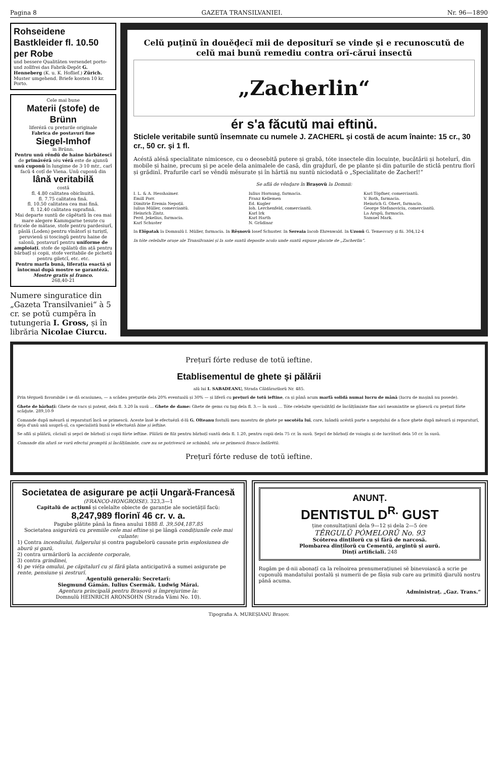Pagina 8 GAZETA TRANSILVANIEI. Nr. 96—1890
Rohseidene Bastkleider fl. 10.50 per Robe
und bessere Qualitäten versendet porto- und zollfrei das Fabrik-Depôt G. Henneberg (K. u. K. Hoflief.) Zürich. Muster umgehend. Briefe kosten 10 kr. Porto.
Cele mai bune
Materii (stofe) de Brünn
liferéză cu prețurile originale
Fabrica de postavurĭ fine
Siegel-Imhof
in Brünn.
Pentru unŭ rêndŭ de haine bărbătescĭ de primăvéră séu véră este de ajunsŭ unŭ cuponŭ în lungime de 3·10 mtr., carĭ facŭ 4 coțĭ de Viena. Unŭ cuponŭ din
lână veritabilă
costă
fl. 4.80 calitatea obicĭnuită.
fl. 7.75 calitatea fină.
fl. 10.50 calitatea cea mai fină.
fl. 12.40 calitatea suprafină.
Mai departe suntŭ de căpĕtatŭ în cea mai mare alegere Kammgarne țesute cu firicele de mătase, stofe pentru pardesiurĭ, pâslă (Loden) pentru vînătorĭ și turiștĭ, peruvienŭ și toscingŭ pentru haine de salonŭ, postavurĭ pentru uniforme de amploiațĭ, stofe de spălatŭ din ață pentru bărbațĭ și copii, stofe veritabile de pichetŭ pentru giletcĭ, etc. etc.
Pentru marfa bună, liferația esactă și întocmai după mostre se garantéză.
Mostre gratis și franco.
268,40-21
Numere singuratice din „Gazeta Transilvaniei“ à 5 cr. se potŭ cumpĕra în tutungeria I. Gross, și în librăria Nicolae Ciurcu.
Celŭ puținŭ în douĕḑecĭ mii de depositurĭ se vinde și e recunoscutŭ de celŭ mai bunŭ remediu contra orĭ-cărui insectŭ
„Zacherlin“
ér s'a făcutŭ mai eftinŭ.
Sticlele veritabile suntŭ însemnate cu numele J. ZACHERL și costă de acum înainte: 15 cr., 30 cr., 50 cr. și 1 fl.
Acéstă alésă specialitate nimicesce, cu o deosebită putere și grabă, tóte insectele din locuințe, bucătării și hotelurĭ, din mobile și haine, precum și pe acele dela animalele de casă, din grajdurĭ, de pe plante și din paturile de sticlă pentru florĭ și grădinĭ. Prafurile carĭ se vêndŭ mĕsurate și în hârtiă nu suntŭ niciodată o „Specialitate de Zacherl!“
Se află de vênḑare în Brașovŭ la Domnii:
I. L. & A. Hesshaimer.
Emill Porr.
Dimitrie Eremia Nepoții.
Iulius Müller, comerciantŭ.
Heinrich Zintz.
Ferd. Jekelius, farmacia.
Karl Schuster
Iulius Hornung, farmacia.
Franz Kellemen
Ed. Kugler
Ioh. Lerchenfeld, comerciantŭ.
Karl Irk
Karl Harth
N. Grădinar
Karl Töpfner, comerciantŭ.
V. Roth, farmacia.
Heinrich G. Obert, farmacia.
George Stefanoviciu, comerciantŭ.
La Arapŭ, farmacia.
Samuel Mark.
In Elöpatak la Domnulŭ I. Müller, farmacia. In Rêșnovŭ Iosef Schuster. In Sereaia Iacob Ehrenwald. In Uzonŭ G. Temesvary și fii. 304,12-4
In tóte celelalte orașe ale Transilvaniei și la sate suntŭ deposite acolo unde suntŭ expuse placate de „Zacherlin“.
Prețurĭ fórte reduse de totŭ ieftine.
Etablisementul de ghete și pălării
alŭ lui I. SABADEANU, Strada Căldărarilorŭ Nr. 485.
Prin tĕrgueli favorabile i se dă ocasiunea, — a scădea prețurile dela 20% eventualŭ și 30% — și liferă cu prețurĭ de totŭ ieftine, ca și până acum marfă solidă numai lucru de mână (lucru de mașină nu posede).
Ghete de bărbațĭ: Ghete de vacs și patent, dela fl. 3.20 în susŭ ... Ghete de dame: Ghete de gems cu țug dela fl. 3.— în susŭ ... Tóte celelalte specialitățĭ de încălțăminte fine aicĭ neamintite se găsescŭ cu prețurĭ fórte scăḑute. 289,10-9
Comande după mĕsură și reparaturĭ încă se primescŭ. Aceste însĕ le efectuéză d-lŭ G. Olteanu fostulŭ meu maestru de ghete pe socotéla luĭ, care, luândŭ acéstă parte a negoțului de a face ghete după mĕsură și reparaturĭ, deja d'unŭ anŭ asupră-șĭ, ca specialistŭ bunŭ le efectuéză bine și ieftine.
Se află și pălării, căciulĭ și șepcĭ de bărbațĭ și copii fórte ieftine. Pălării de filz pentru bărbațĭ suntŭ dela fl. 1.20, pentru copii dela 75 cr. în susŭ. Șepcĭ de bărbațĭ de voiagiu și de lucrătorĭ dela 50 cr. în susŭ.
Comande din afară se vorŭ efectui promptŭ și încălțăminte, care nu se potrivescŭ se schimbă, séu se primescŭ franco îndărĕtŭ.
Prețurĭ fórte reduse de totŭ ieftine.
Societatea de asigurare pe acții Ungară-Francesă
(FRANCO-HONGROISE). 323,3—1
Capitalŭ de acțiunĭ și celelalte obiecte de garanție ale societățiĭ facŭ:
8,247,989 florinĭ 46 cr. v. a.
Pagube plătite până la finea anului 1888 fl. 39,504,187.85
Societatea asigurézŭ cu premiile cele mai eftine și pe lângă condițiunile cele mai culante:
1) Contra incendiului, fulgerului și contra pagubelorŭ causate prin esplosiunea de aburŭ și gazŭ,
2) contra urmărilorŭ la accidente corporale,
3) contra grindinei,
4) pe viéța omului, pe căpitalurĭ cu și fără plata anticipativă a sumei asigurate pe rente, pensiune și zestrurĭ.
Agentulŭ generalŭ: Secretarĭ:
Siegmund Gámán. Iulius Csermák. Ludwig Márai.
Agentura principală pentru Brașovŭ și împrejurime la:
Domnulŭ HEINRICH ARONSOHN (Strada Vămi No. 10).
ANUNȚ.
DENTISTUL D<sup>R.</sup> GUST
ține consultațiunĭ dela 9—12 și dela 2—5 óre
TÊRGULŬ PÓMELORŬ No. 93
Scóterea dințilorŭ cu și fără de narcosă.
Plombarea dințilorŭ cu Cementŭ, argintŭ și aurŭ.
Dințĭ artificialĭ. 248
Rugăm pe d-nii abonațĭ ca la reînoirea prenumerațiunei sĕ binevoiască a scrie pe cuponulŭ mandatului postalŭ și numerii de pe fâșia sub care au primitŭ ḑiarulŭ nostru până acuma.
Administraț. „Gaz. Trans.“
Tipografia A. MUREȘIANU Brașov.